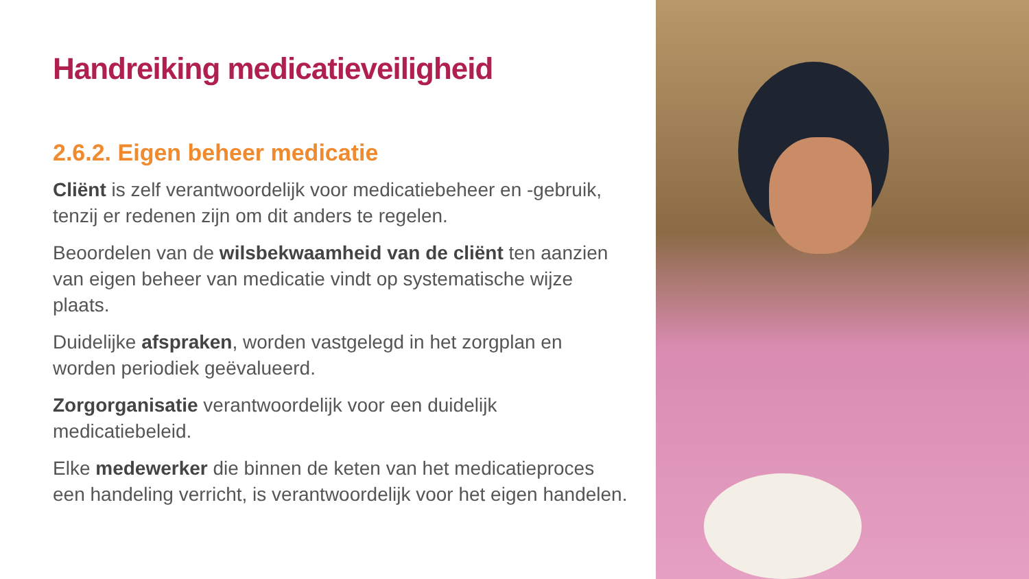Handreiking medicatieveiligheid
2.6.2. Eigen beheer medicatie
Cliënt is zelf verantwoordelijk voor medicatiebeheer en -gebruik, tenzij er redenen zijn om dit anders te regelen.
Beoordelen van de wilsbekwaamheid van de cliënt ten aanzien van eigen beheer van medicatie vindt op systematische wijze plaats.
Duidelijke afspraken, worden vastgelegd in het zorgplan en worden periodiek geëvalueerd.
Zorgorganisatie verantwoordelijk voor een duidelijk medicatiebeleid.
Elke medewerker die binnen de keten van het medicatieproces een handeling verricht, is verantwoordelijk voor het eigen handelen.